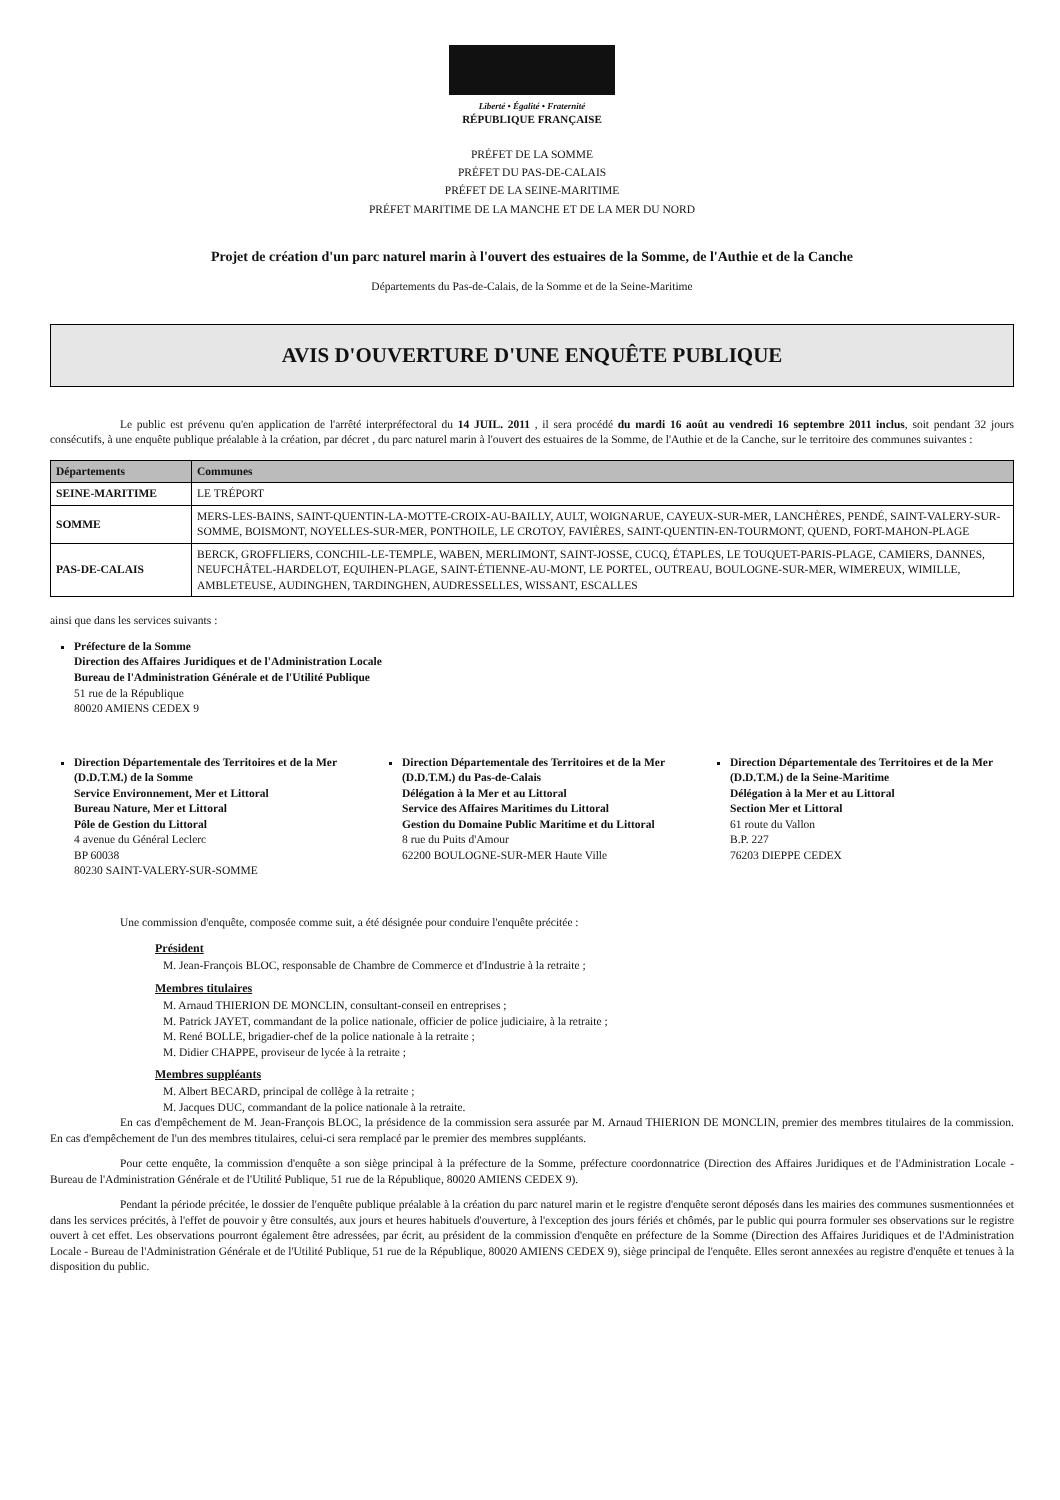Liberté • Égalité • Fraternité
RÉPUBLIQUE FRANÇAISE
PRÉFET DE LA SOMME
PRÉFET DU PAS-DE-CALAIS
PRÉFET DE LA SEINE-MARITIME
PRÉFET MARITIME DE LA MANCHE ET DE LA MER DU NORD
Projet de création d'un parc naturel marin à l'ouvert des estuaires de la Somme, de l'Authie et de la Canche
Départements du Pas-de-Calais, de la Somme et de la Seine-Maritime
AVIS D'OUVERTURE D'UNE ENQUÊTE PUBLIQUE
Le public est prévenu qu'en application de l'arrêté interpréfectoral du 14 JUIL. 2011 , il sera procédé du mardi 16 août au vendredi 16 septembre 2011 inclus, soit pendant 32 jours consécutifs, à une enquête publique préalable à la création, par décret , du parc naturel marin à l'ouvert des estuaires de la Somme, de l'Authie et de la Canche, sur le territoire des communes suivantes :
| Départements | Communes |
| --- | --- |
| SEINE-MARITIME | LE TRÉPORT |
| SOMME | MERS-LES-BAINS, SAINT-QUENTIN-LA-MOTTE-CROIX-AU-BAILLY, AULT, WOIGNARUE, CAYEUX-SUR-MER, LANCHÈRES, PENDÉ, SAINT-VALERY-SUR-SOMME, BOISMONT, NOYELLES-SUR-MER, PONTHOILE, LE CROTOY, FAVIÈRES, SAINT-QUENTIN-EN-TOURMONT, QUEND, FORT-MAHON-PLAGE |
| PAS-DE-CALAIS | BERCK, GROFFLIERS, CONCHIL-LE-TEMPLE, WABEN, MERLIMONT, SAINT-JOSSE, CUCQ, ÉTAPLES, LE TOUQUET-PARIS-PLAGE, CAMIERS, DANNES, NEUFCHÂTEL-HARDELOT, EQUIHEN-PLAGE, SAINT-ÉTIENNE-AU-MONT, LE PORTEL, OUTREAU, BOULOGNE-SUR-MER, WIMEREUX, WIMILLE, AMBLETEUSE, AUDINGHEN, TARDINGHEN, AUDRESSELLES, WISSANT, ESCALLES |
ainsi que dans les services suivants :
Préfecture de la Somme
Direction des Affaires Juridiques et de l'Administration Locale
Bureau de l'Administration Générale et de l'Utilité Publique
51 rue de la République
80020 AMIENS CEDEX 9
Direction Départementale des Territoires et de la Mer (D.D.T.M.) de la Somme
Service Environnement, Mer et Littoral
Bureau Nature, Mer et Littoral
Pôle de Gestion du Littoral
4 avenue du Général Leclerc
BP 60038
80230 SAINT-VALERY-SUR-SOMME
Direction Départementale des Territoires et de la Mer (D.D.T.M.) du Pas-de-Calais
Délégation à la Mer et au Littoral
Service des Affaires Maritimes du Littoral
Gestion du Domaine Public Maritime et du Littoral
8 rue du Puits d'Amour
62200 BOULOGNE-SUR-MER Haute Ville
Direction Départementale des Territoires et de la Mer (D.D.T.M.) de la Seine-Maritime
Délégation à la Mer et au Littoral
Section Mer et Littoral
61 route du Vallon
B.P. 227
76203 DIEPPE CEDEX
Une commission d'enquête, composée comme suit, a été désignée pour conduire l'enquête précitée :
Président
M. Jean-François BLOC, responsable de Chambre de Commerce et d'Industrie à la retraite ;
Membres titulaires
M. Arnaud THIERION DE MONCLIN, consultant-conseil en entreprises ;
M. Patrick JAYET, commandant de la police nationale, officier de police judiciaire, à la retraite ;
M. René BOLLE, brigadier-chef de la police nationale à la retraite ;
M. Didier CHAPPE, proviseur de lycée à la retraite ;
Membres suppléants
M. Albert BECARD, principal de collège à la retraite ;
M. Jacques DUC, commandant de la police nationale à la retraite.
En cas d'empêchement de M. Jean-François BLOC, la présidence de la commission sera assurée par M. Arnaud THIERION DE MONCLIN, premier des membres titulaires de la commission. En cas d'empêchement de l'un des membres titulaires, celui-ci sera remplacé par le premier des membres suppléants.
Pour cette enquête, la commission d'enquête a son siège principal à la préfecture de la Somme, préfecture coordonnatrice (Direction des Affaires Juridiques et de l'Administration Locale - Bureau de l'Administration Générale et de l'Utilité Publique, 51 rue de la République, 80020 AMIENS CEDEX 9).
Pendant la période précitée, le dossier de l'enquête publique préalable à la création du parc naturel marin et le registre d'enquête seront déposés dans les mairies des communes susmentionnées et dans les services précités, à l'effet de pouvoir y être consultés, aux jours et heures habituels d'ouverture, à l'exception des jours fériés et chômés, par le public qui pourra formuler ses observations sur le registre ouvert à cet effet. Les observations pourront également être adressées, par écrit, au président de la commission d'enquête en préfecture de la Somme (Direction des Affaires Juridiques et de l'Administration Locale - Bureau de l'Administration Générale et de l'Utilité Publique, 51 rue de la République, 80020 AMIENS CEDEX 9), siège principal de l'enquête. Elles seront annexées au registre d'enquête et tenues à la disposition du public.